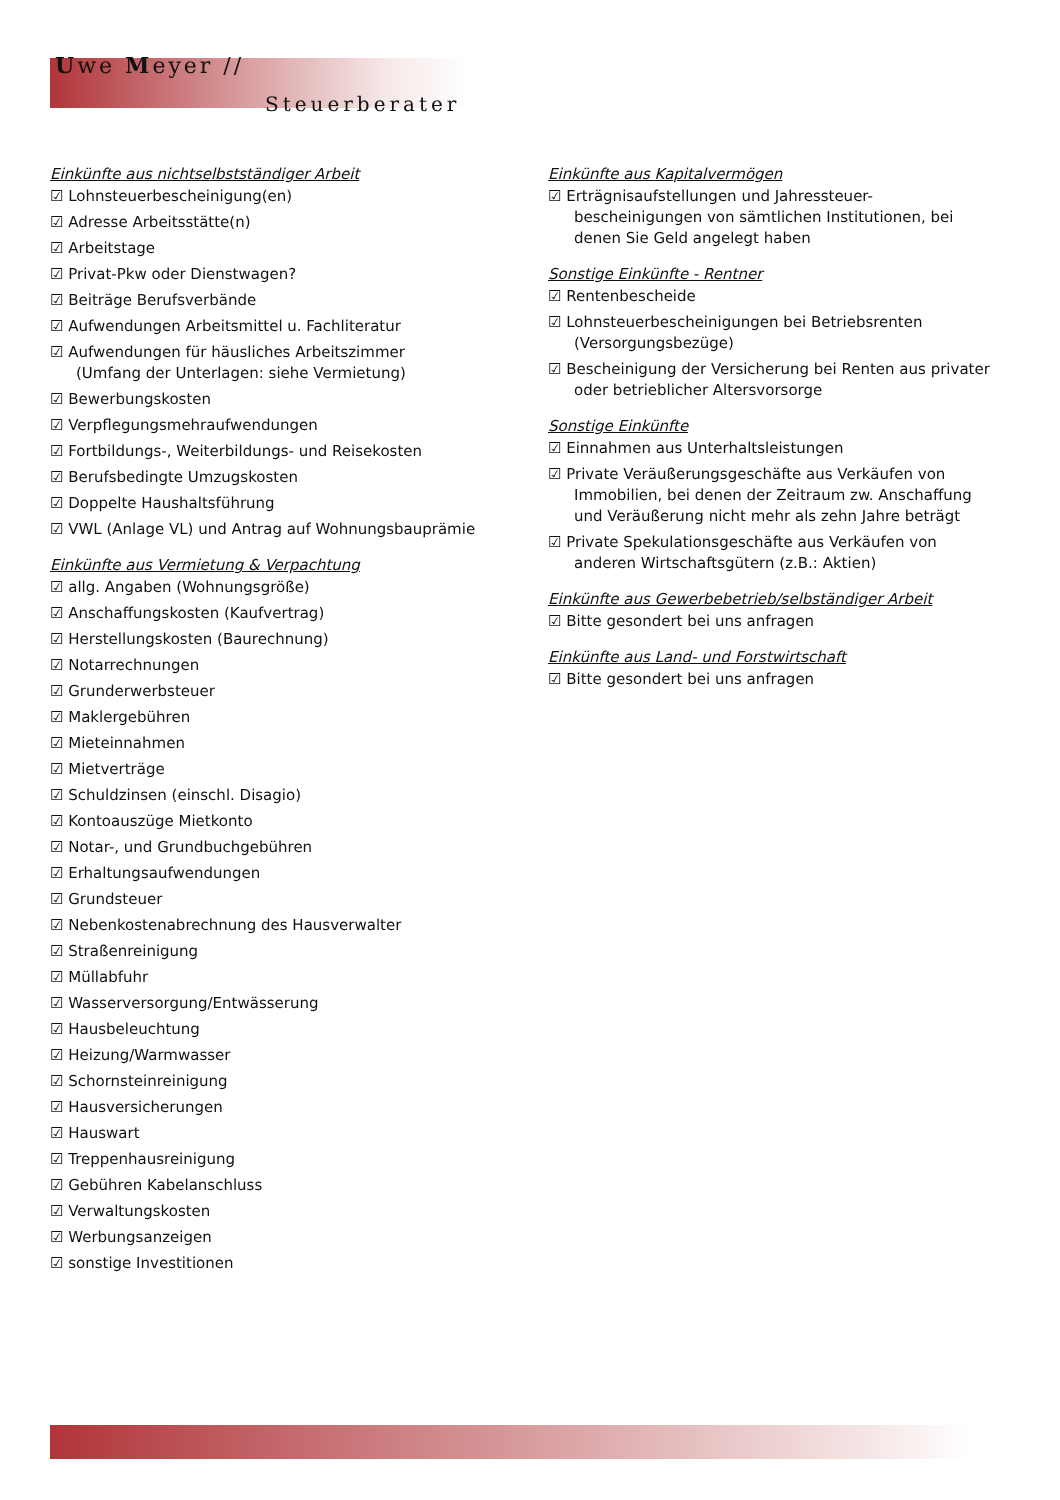Uwe Meyer //
Steuerberater
Einkünfte aus nichtselbstständiger Arbeit
☑ Lohnsteuerbescheinigung(en)
☑ Adresse Arbeitsstätte(n)
☑ Arbeitstage
☑ Privat-Pkw oder Dienstwagen?
☑ Beiträge Berufsverbände
☑ Aufwendungen Arbeitsmittel u. Fachliteratur
☑ Aufwendungen für häusliches Arbeitszimmer
(Umfang der Unterlagen: siehe Vermietung)
☑ Bewerbungskosten
☑ Verpflegungsmehraufwendungen
☑ Fortbildungs-, Weiterbildungs- und Reisekosten
☑ Berufsbedingte Umzugskosten
☑ Doppelte Haushaltsführung
☑ VWL (Anlage VL) und Antrag auf Wohnungsbauprämie
Einkünfte aus Vermietung & Verpachtung
☑ allg. Angaben (Wohnungsgröße)
☑ Anschaffungskosten (Kaufvertrag)
☑ Herstellungskosten (Baurechnung)
☑ Notarrechnungen
☑ Grunderwerbsteuer
☑ Maklergebühren
☑ Mieteinnahmen
☑ Mietverträge
☑ Schuldzinsen (einschl. Disagio)
☑ Kontoauszüge Mietkonto
☑ Notar-, und Grundbuchgebühren
☑ Erhaltungsaufwendungen
☑ Grundsteuer
☑ Nebenkostenabrechnung des Hausverwalter
☑ Straßenreinigung
☑ Müllabfuhr
☑ Wasserversorgung/Entwässerung
☑ Hausbeleuchtung
☑ Heizung/Warmwasser
☑ Schornsteinreinigung
☑ Hausversicherungen
☑ Hauswart
☑ Treppenhausreinigung
☑ Gebühren Kabelanschluss
☑ Verwaltungskosten
☑ Werbungsanzeigen
☑ sonstige Investitionen
Einkünfte aus Kapitalvermögen
☑ Erträgnisaufstellungen und Jahressteuer-bescheinigungen von sämtlichen Institutionen, bei denen Sie Geld angelegt haben
Sonstige Einkünfte - Rentner
☑ Rentenbescheide
☑ Lohnsteuerbescheinigungen bei Betriebsrenten (Versorgungsbezüge)
☑ Bescheinigung der Versicherung bei Renten aus privater oder betrieblicher Altersvorsorge
Sonstige Einkünfte
☑ Einnahmen aus Unterhaltsleistungen
☑ Private Veräußerungsgeschäfte aus Verkäufen von Immobilien, bei denen der Zeitraum zw. Anschaffung und Veräußerung nicht mehr als zehn Jahre beträgt
☑ Private Spekulationsgeschäfte aus Verkäufen von anderen Wirtschaftsgütern (z.B.: Aktien)
Einkünfte aus Gewerbebetrieb/selbständiger Arbeit
☑ Bitte gesondert bei uns anfragen
Einkünfte aus Land- und Forstwirtschaft
☑ Bitte gesondert bei uns anfragen